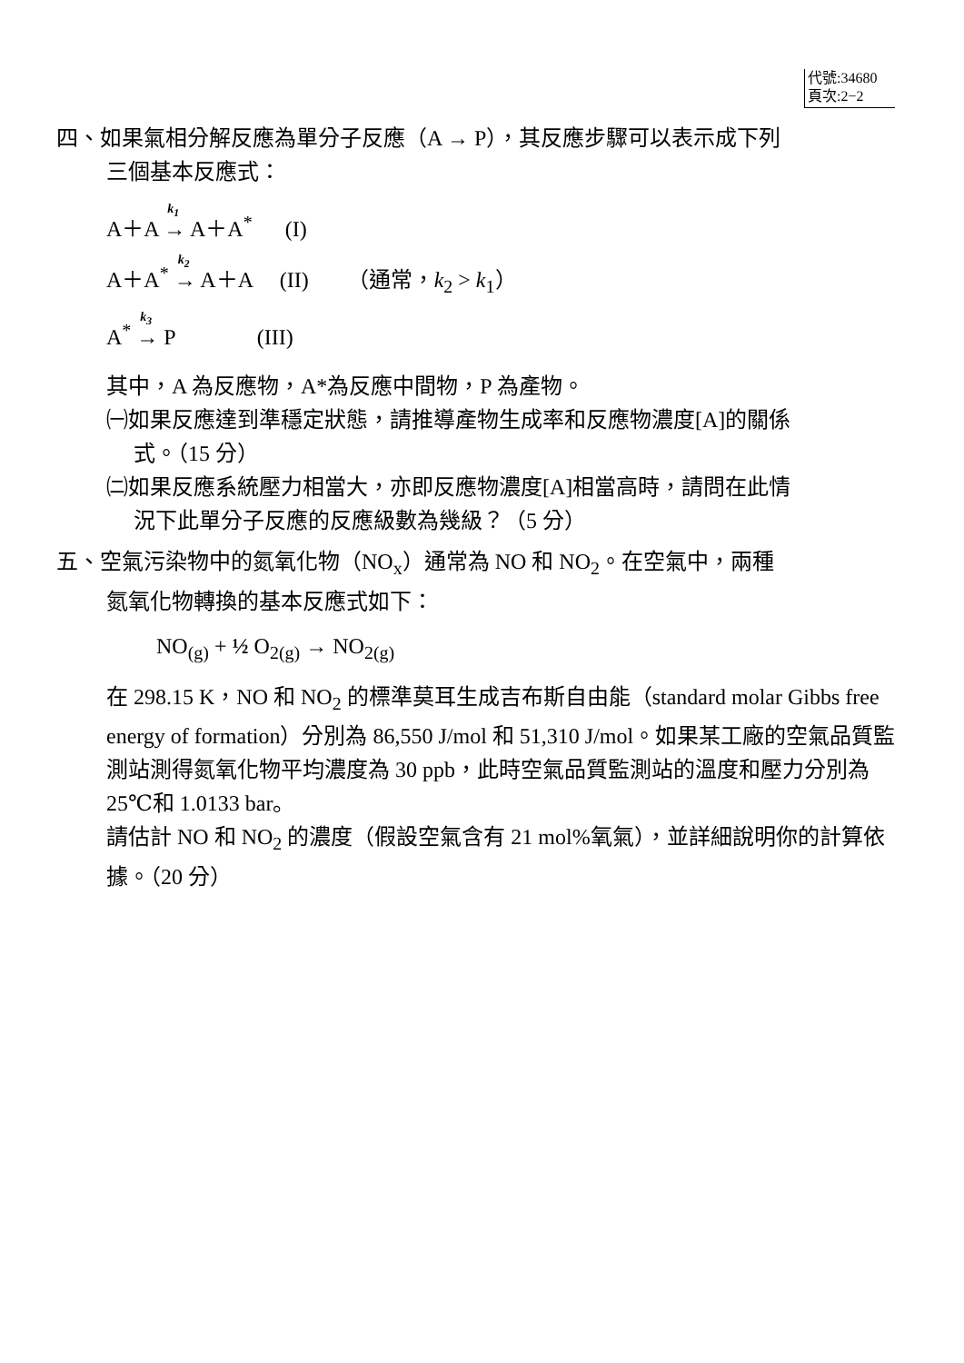代號:34680
頁次:2−2
四、如果氣相分解反應為單分子反應（A → P），其反應步驟可以表示成下列
三個基本反應式：
A＋A <sup>k<sub>1</sub></sup>→ A＋A<sup>*</sup> (I)
A＋A<sup>*</sup> <sup>k<sub>2</sub></sup>→ A＋A (II) （通常，k<sub>2</sub> > k<sub>1</sub>）
A<sup>*</sup> <sup>k<sub>3</sub></sup>→ P (III)
其中，A 為反應物，A*為反應中間物，P 為產物。
㈠如果反應達到準穩定狀態，請推導產物生成率和反應物濃度[A]的關係
式。（15 分）
㈡如果反應系統壓力相當大，亦即反應物濃度[A]相當高時，請問在此情
況下此單分子反應的反應級數為幾級？（5 分）
五、空氣污染物中的氮氧化物（NO<sub>x</sub>）通常為 NO 和 NO<sub>2</sub>。在空氣中，兩種
氮氧化物轉換的基本反應式如下：
NO<sub>(g)</sub> + ½ O<sub>2(g)</sub> → NO<sub>2(g)</sub>
在 298.15 K，NO 和 NO<sub>2</sub> 的標準莫耳生成吉布斯自由能（standard molar Gibbs free energy of formation）分別為 86,550 J/mol 和 51,310 J/mol。如果某工廠的空氣品質監測站測得氮氧化物平均濃度為 30 ppb，此時空氣品質監測站的溫度和壓力分別為 25℃和 1.0133 bar。
請估計 NO 和 NO<sub>2</sub> 的濃度（假設空氣含有 21 mol%氧氣），並詳細說明你的計算依據。（20 分）